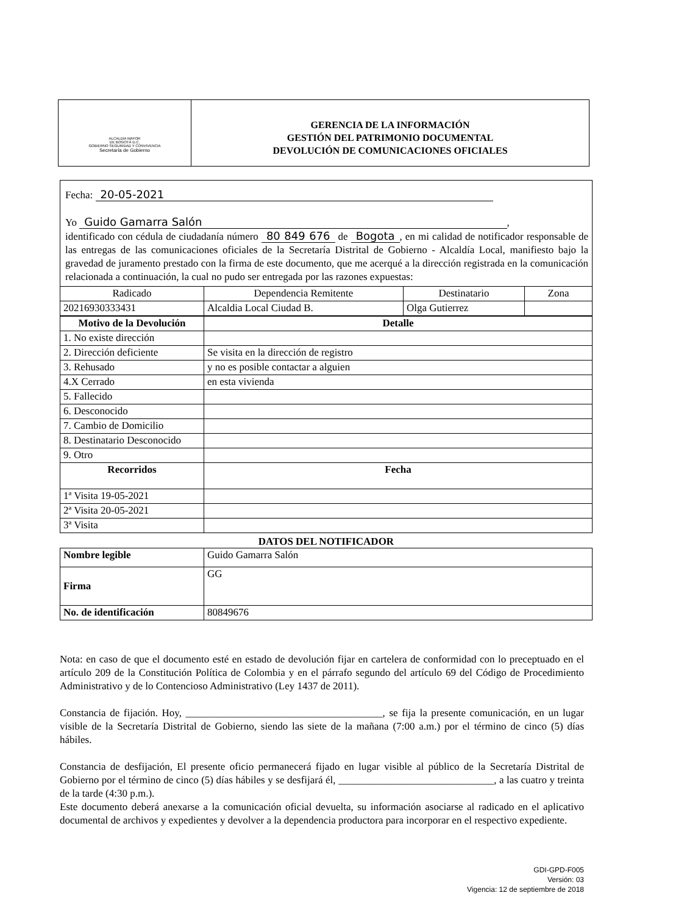ALCALDIA MAYOR
DE BOGOTÁ D.C.
GOBIERNO SEGURIDAD Y CONVIVENCIA
Secretaría de Gobierno
GERENCIA DE LA INFORMACIÓN
GESTIÓN DEL PATRIMONIO DOCUMENTAL
DEVOLUCIÓN DE COMUNICACIONES OFICIALES
Fecha: 20-05-2021
Yo Guido Gamarra Salón,
identificado con cédula de ciudadanía número 80 849 676 de Bogota, en mi calidad de notificador responsable de las entregas de las comunicaciones oficiales de la Secretaría Distrital de Gobierno - Alcaldía Local, manifiesto bajo la gravedad de juramento prestado con la firma de este documento, que me acerqué a la dirección registrada en la comunicación relacionada a continuación, la cual no pudo ser entregada por las razones expuestas:
| Radicado | Dependencia Remitente | Destinatario | Zona |
| --- | --- | --- | --- |
| 20216930333431 | Alcaldia Local Ciudad B. | Olga Gutierrez | |
| Motivo de la Devolución | Detalle |
| --- | --- |
| 1. No existe dirección | |
| 2. Dirección deficiente | Se visita en la dirección de registro |
| 3. Rehusado | y no es posible contactar a alguien |
| 4.X Cerrado | en esta vivienda |
| 5. Fallecido | |
| 6. Desconocido | |
| 7. Cambio de Domicilio | |
| 8. Destinatario Desconocido | |
| 9. Otro | |
| Recorridos | Fecha |
| 1ª Visita 19-05-2021 | |
| 2ª Visita 20-05-2021 | |
| 3ª Visita | |
DATOS DEL NOTIFICADOR
| Nombre legible | Guido Gamarra Salón |
| Firma | GG |
| No. de identificación | 80849676 |
Nota: en caso de que el documento esté en estado de devolución fijar en cartelera de conformidad con lo preceptuado en el artículo 209 de la Constitución Política de Colombia y en el párrafo segundo del artículo 69 del Código de Procedimiento Administrativo y de lo Contencioso Administrativo (Ley 1437 de 2011).
Constancia de fijación. Hoy, ______________________________________, se fija la presente comunicación, en un lugar visible de la Secretaría Distrital de Gobierno, siendo las siete de la mañana (7:00 a.m.) por el término de cinco (5) días hábiles.
Constancia de desfijación, El presente oficio permanecerá fijado en lugar visible al público de la Secretaría Distrital de Gobierno por el término de cinco (5) días hábiles y se desfijará él, ______________________________, a las cuatro y treinta de la tarde (4:30 p.m.).
Este documento deberá anexarse a la comunicación oficial devuelta, su información asociarse al radicado en el aplicativo documental de archivos y expedientes y devolver a la dependencia productora para incorporar en el respectivo expediente.
GDI-GPD-F005
Versión: 03
Vigencia: 12 de septiembre de 2018